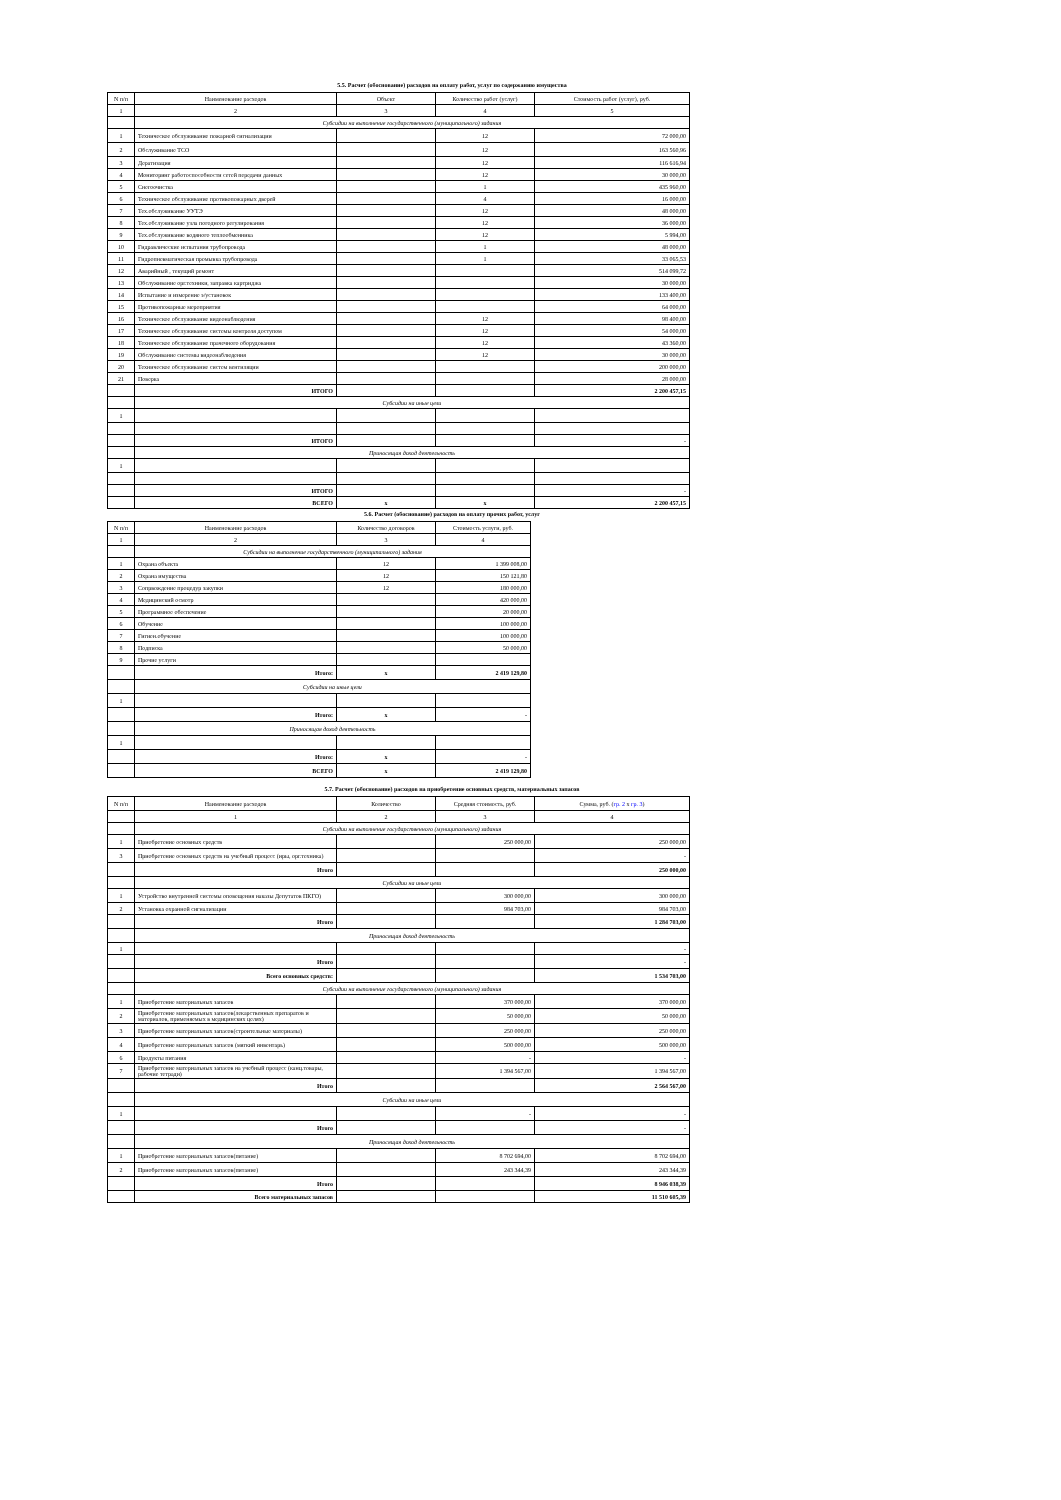5.5. Расчет (обоснование) расходов на оплату работ, услуг по содержанию имущества
| N п/п | Наименование расходов | Объект | Количество работ (услуг) | Стоимость работ (услуг), руб. |
| --- | --- | --- | --- | --- |
| 1 | 2 | 3 | 4 | 5 |
| | Субсидии на выполнение государственного (муниципального) задания | | | |
| 1 | Техническое обслуживание пожарной сигнализации | | 12 | 72 000,00 |
| 2 | Обслуживание ТСО | | 12 | 163 560,96 |
| 3 | Дератизация | | 12 | 116 616,94 |
| 4 | Мониторинг работоспособности сетей передачи данных | | 12 | 30 000,00 |
| 5 | Снегоочистка | | 1 | 435 960,00 |
| 6 | Техническое обслуживание противопожарных дверей | | 4 | 16 000,00 |
| 7 | Тех.обслуживание УУТЭ | | 12 | 48 000,00 |
| 8 | Тех.обслуживание узла погодного регулирования | | 12 | 36 000,00 |
| 9 | Тех.обслуживание водяного теплообменника | | 12 | 5 994,00 |
| 10 | Гидравлические испытания трубопровода | | 1 | 48 000,00 |
| 11 | Гидропневматическая промывка трубопровода | | 1 | 33 065,53 |
| 12 | Аварийный , текущий ремонт | | | 514 099,72 |
| 13 | Обслуживание орг.техники, заправка картриджа | | | 30 000,00 |
| 14 | Испытание и измерение э/установок | | | 133 400,00 |
| 15 | Противопожарные мероприятия | | | 64 000,00 |
| 16 | Техническое обслуживание видеонаблюдения | | 12 | 98 400,00 |
| 17 | Техническое обслуживание системы контроля доступом | | 12 | 54 000,00 |
| 18 | Техническое обслуживание прачечного оборудования | | 12 | 43 360,00 |
| 19 | Обслуживание системы видеонаблюдения | | 12 | 30 000,00 |
| 20 | Техническое обслуживание систем вентиляции | | | 200 000,00 |
| 21 | Поверка | | | 28 000,00 |
| | ИТОГО | | | 2 200 457,15 |
| | Субсидии на иные цели | | | |
| 1 | | | | |
| | ИТОГО | | | - |
| | Приносящая доход деятельность | | | |
| 1 | | | | |
| | ИТОГО | | | - |
| | ВСЕГО | х | х | 2 200 457,15 |
5.6. Расчет (обоснование) расходов на оплату прочих работ, услуг
| N п/п | Наименование расходов | Количество договоров | Стоимость услуги, руб. |
| --- | --- | --- | --- |
| 1 | 2 | 3 | 4 |
| | Субсидии на выполнение государственного (муниципального) задания | | |
| 1 | Охрана объекта | 12 | 1 399 008,00 |
| 2 | Охрана имущества | 12 | 150 121,80 |
| 3 | Сопрвождение процедур закупки | 12 | 180 000,00 |
| 4 | Медицинский осмотр | | 420 000,00 |
| 5 | Программное обеспечение | | 20 000,00 |
| 6 | Обучение | | 100 000,00 |
| 7 | Гигиен.обучение | | 100 000,00 |
| 8 | Подписка | | 50 000,00 |
| 9 | Прочие услуги | | |
| | Итого: | х | 2 419 129,80 |
| | Субсидии на иные цели | | |
| 1 | | | |
| | Итого: | х | - |
| | Приносящая доход деятельность | | |
| 1 | | | |
| | Итого: | х | - |
| | ВСЕГО | х | 2 419 129,80 |
5.7. Расчет (обоснование) расходов на приобретение основных средств, материальных запасов
| N п/п | Наименование расходов | Количество | Средняя стоимость, руб. | Сумма, руб. ( гр. 2 х гр. 3 ) |
| --- | --- | --- | --- | --- |
| | 1 | 2 | 3 | 4 |
| | Субсидии на выполнение государственного (муниципального) задания | | | |
| 1 | Приобретение основных средств | | 250 000,00 | 250 000,00 |
| 3 | Приобретение основных средств на учебный процесс (иры, орг.техника) | | | - |
| | Итого | | | 250 000,00 |
| | Субсидии на иные цели | | | |
| 1 | Устройство внутренней системы оповещения наказы Депутатов ПКГО) | | 300 000,00 | 300 000,00 |
| 2 | Установка охранной сигнализации | | 984 703,00 | 984 703,00 |
| | Итого | | | 1 284 703,00 |
| | Приносящая доход деятельность | | | |
| 1 | | | | - |
| | Итого | | | - |
| | Всего основных средств: | | | 1 534 703,00 |
| | Субсидии на выполнение государственного (муниципального) задания | | | |
| 1 | Приобретение материальных запасов | | 370 000,00 | 370 000,00 |
| 2 | Приобретение материальных запасов(лекарственных препаратов и материалов, применяемых в медицинских целях) | | 50 000,00 | 50 000,00 |
| 3 | Приобретение материальных запасов(строительные материалы) | | 250 000,00 | 250 000,00 |
| 4 | Приобретение материальных запасов (мягкий инвентарь) | | 500 000,00 | 500 000,00 |
| 6 | Продукты питания | | - | - |
| 7 | Приобретение материальных запасов на учебный процесс (канц.товары, рабочие тетради) | | 1 394 567,00 | 1 394 567,00 |
| | Итого | | | 2 564 567,00 |
| | Субсидии на иные цели | | | |
| 1 | | | - | - |
| | Итого | | | - |
| | Приносящая доход деятельность | | | |
| 1 | Приобретение материальных запасов(питание) | | 8 702 694,00 | 8 702 694,00 |
| 2 | Приобретение материальных запасов(питание) | | 243 344,39 | 243 344,39 |
| | Итого | | | 8 946 038,39 |
| | Всего материальных запасов | | | 11 510 605,39 |